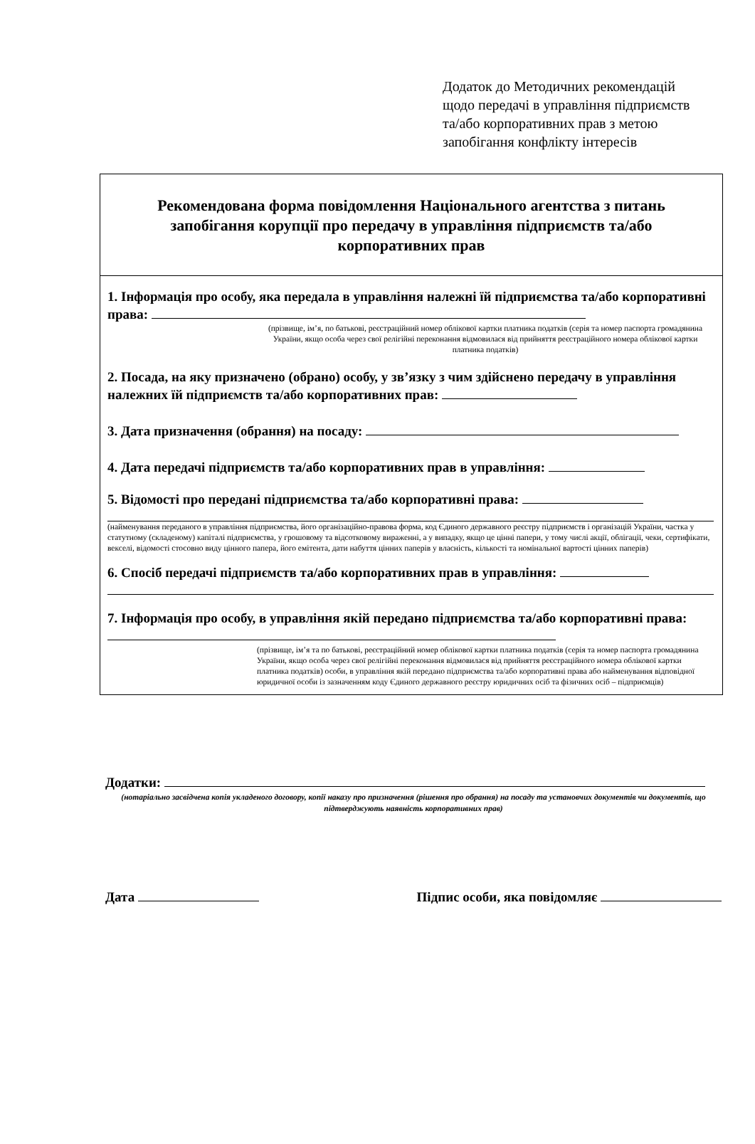Додаток до Методичних рекомендацій
щодо передачі в управління підприємств
та/або корпоративних прав з метою
запобігання конфлікту інтересів
Рекомендована форма повідомлення Національного агентства з питань запобігання корупції про передачу в управління підприємств та/або корпоративних прав
1. Інформація про особу, яка передала в управління належні їй підприємства та/або корпоративні права:
(прізвище, ім’я, по батькові, реєстраційний номер облікової картки платника податків (серія та номер паспорта громадянина України, якщо особа через свої релігійні переконання відмовилася від прийняття реєстраційного номера облікової картки платника податків)
2. Посада, на яку призначено (обрано) особу, у зв’язку з чим здійснено передачу в управління належних їй підприємств та/або корпоративних прав:
3. Дата призначення (обрання) на посаду:
4. Дата передачі підприємств та/або корпоративних прав в управління:
5. Відомості про передані підприємства та/або корпоративні права:
(найменування переданого в управління підприємства, його організаційно-правова форма, код Єдиного державного реєстру підприємств і організацій України, частка у статутному (складеному) капіталі підприємства, у грошовому та відсотковому вираженні, а у випадку, якщо це цінні папери, у тому числі акції, облігації, чеки, сертифікати, векселі, відомості стосовно виду цінного папера, його емітента, дати набуття цінних паперів у власність, кількості та номінальної вартості цінних паперів)
6. Спосіб передачі підприємств та/або корпоративних прав в управління:
7. Інформація про особу, в управління якій передано підприємства та/або корпоративні права:
(прізвище, ім’я та по батькові, реєстраційний номер облікової картки платника податків (серія та номер паспорта громадянина України, якщо особа через свої релігійні переконання відмовилася від прийняття реєстраційного номера облікової картки платника податків) особи, в управління якій передано підприємства та/або корпоративні права або найменування відповідної юридичної особи із зазначенням коду Єдиного державного реєстру юридичних осіб та фізичних осіб – підприємців)
Додатки:
(нотаріально засвідчена копія укладеного договору, копії наказу про призначення (рішення про обрання) на посаду та установчих документів чи документів, що підтверджують наявність корпоративних прав)
Дата Підпис особи, яка повідомляє